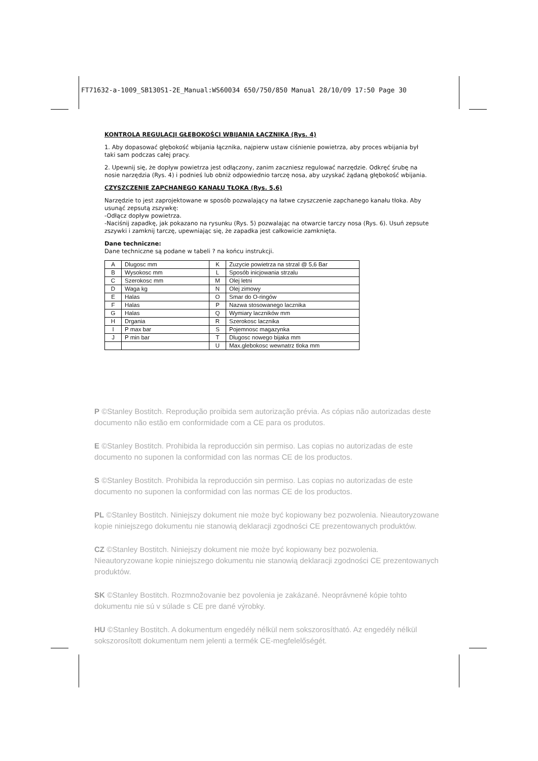FT71632-a-1009_SB130S1-2E_Manual:WS60034 650/750/850 Manual 28/10/09 17:50 Page 30
KONTROLA REGULACJI GŁĘBOKOŚCI WBIJANIA ŁĄCZNIKA (Rys. 4)
1. Aby dopasować głębokość wbijania łącznika, najpierw ustaw ciśnienie powietrza, aby proces wbijania był taki sam podczas całej pracy.
2. Upewnij się, że dopływ powietrza jest odłączony, zanim zaczniesz regulować narzędzie. Odkręć śrubę na nosie narzędzia (Rys. 4) i podnieś lub obniż odpowiednio tarczę nosa, aby uzyskać żądaną głębokość wbijania.
CZYSZCZENIE ZAPCHANEGO KANAŁU TŁOKA (Rys. 5,6)
Narzędzie to jest zaprojektowane w sposób pozwalający na łatwe czyszczenie zapchanego kanału tłoka. Aby usunąć zepsutą zszywkę:
-Odłącz dopływ powietrza.
-Naciśnij zapadkę, jak pokazano na rysunku (Rys. 5) pozwalając na otwarcie tarczy nosa (Rys. 6). Usuń zepsute zszywki i zamknij tarczę, upewniając się, że zapadka jest całkowicie zamknięta.
Dane techniczne:
Dane techniczne są podane w tabeli ? na końcu instrukcji.
| A | Dlugosc mm | K | Zuzycie powietrza na strzal @ 5,6 Bar |
| B | Wysokosc mm | L | Sposób inicjowania strzalu |
| C | Szerokosc mm | M | Olej letni |
| D | Waga kg | N | Olej zimowy |
| E | Halas | O | Smar do O-ringów |
| F | Halas | P | Nazwa stosowanego lacznika |
| G | Halas | Q | Wymiary laczników mm |
| H | Drgania | R | Szerokosc lacznika |
| I | P max bar | S | Pojemnosc magazynka |
| J | P min bar | T | Dlugosc nowego bijaka mm |
| | | U | Max.glebokosc wewnatrz tloka mm |
P ©Stanley Bostitch. Reprodução proibida sem autorização prévia. As cópias não autorizadas deste documento não estão em conformidade com a CE para os produtos.
E ©Stanley Bostitch. Prohibida la reproducción sin permiso. Las copias no autorizadas de este documento no suponen la conformidad con las normas CE de los productos.
S ©Stanley Bostitch. Prohibida la reproducción sin permiso. Las copias no autorizadas de este documento no suponen la conformidad con las normas CE de los productos.
PL ©Stanley Bostitch. Niniejszy dokument nie może być kopiowany bez pozwolenia. Nieautoryzowane kopie niniejszego dokumentu nie stanowią deklaracji zgodności CE prezentowanych produktów.
CZ ©Stanley Bostitch. Niniejszy dokument nie może być kopiowany bez pozwolenia. Nieautoryzowane kopie niniejszego dokumentu nie stanowią deklaracji zgodności CE prezentowanych produktów.
SK ©Stanley Bostitch. Rozmnožovanie bez povolenia je zakázané. Neoprávnené kópie tohto dokumentu nie sú v súlade s CE pre dané výrobky.
HU ©Stanley Bostitch. A dokumentum engedély nélkül nem sokszorosítható. Az engedély nélkül sokszorosított dokumentum nem jelenti a termék CE-megfelelőségét.